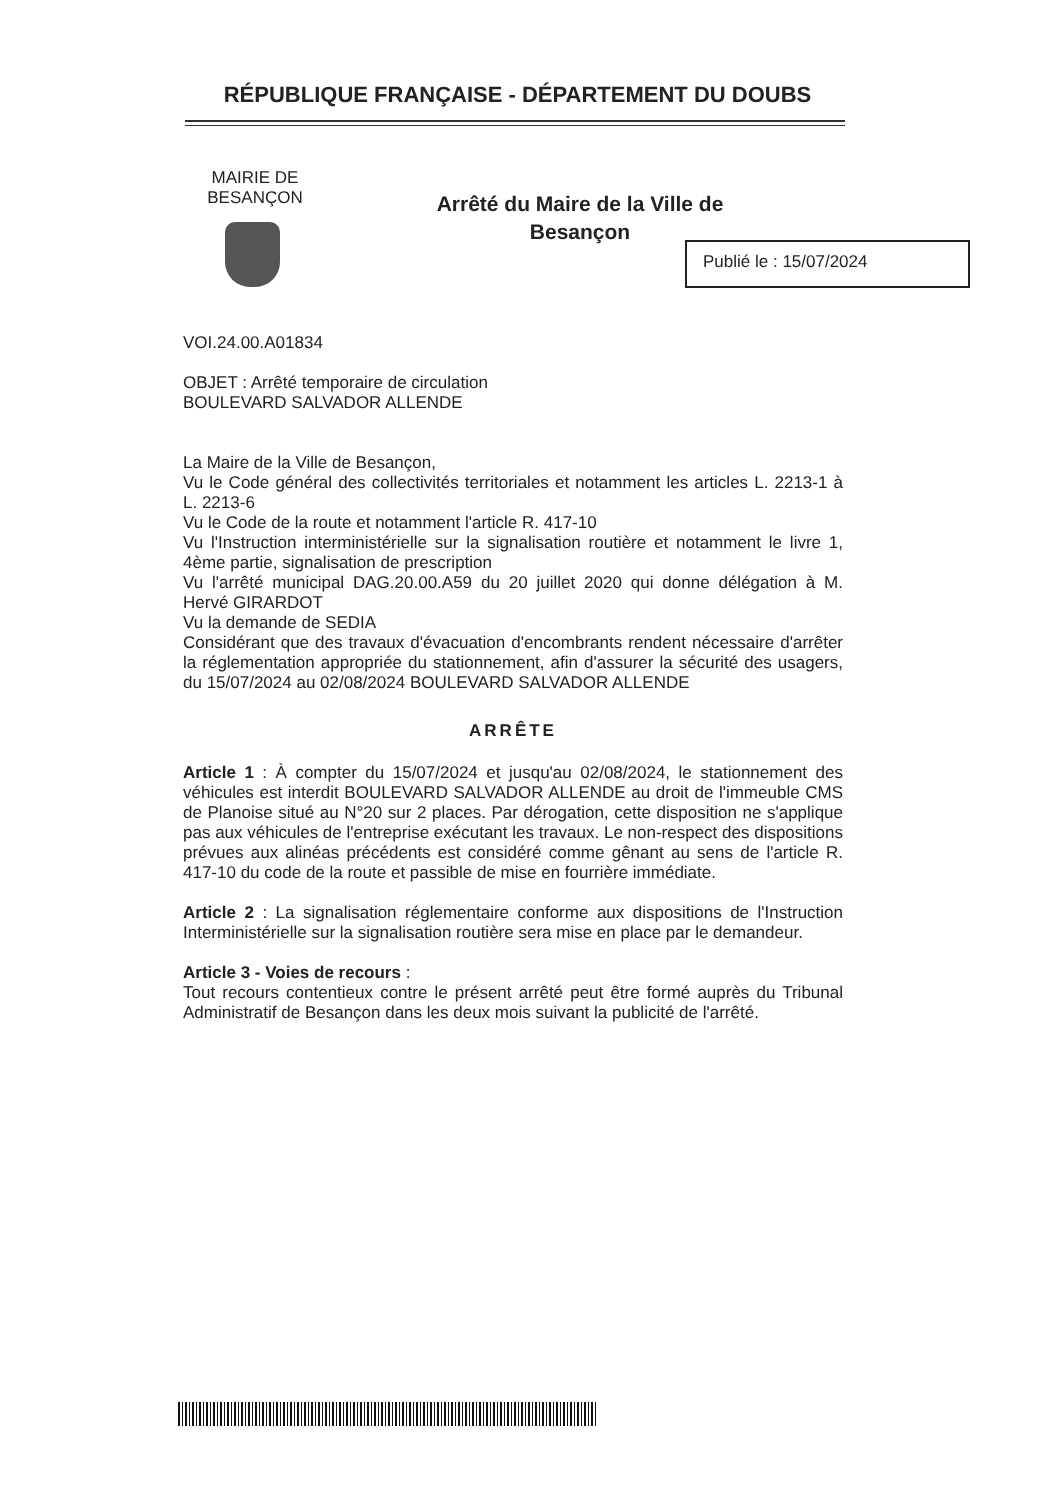RÉPUBLIQUE FRANÇAISE - DÉPARTEMENT DU DOUBS
MAIRIE DE BESANÇON
Arrêté du Maire de la Ville de Besançon
Publié le : 15/07/2024
VOI.24.00.A01834
OBJET : Arrêté temporaire de circulation
BOULEVARD SALVADOR ALLENDE
La Maire de la Ville de Besançon,
Vu le Code général des collectivités territoriales et notamment les articles L. 2213-1 à L. 2213-6
Vu le Code de la route et notamment l'article R. 417-10
Vu l'Instruction interministérielle sur la signalisation routière et notamment le livre 1, 4ème partie, signalisation de prescription
Vu l'arrêté municipal DAG.20.00.A59 du 20 juillet 2020 qui donne délégation à M. Hervé GIRARDOT
Vu la demande de SEDIA
Considérant que des travaux d'évacuation d'encombrants rendent nécessaire d'arrêter la réglementation appropriée du stationnement, afin d'assurer la sécurité des usagers, du 15/07/2024 au 02/08/2024 BOULEVARD SALVADOR ALLENDE
ARRÊTE
Article 1 : À compter du 15/07/2024 et jusqu'au 02/08/2024, le stationnement des véhicules est interdit BOULEVARD SALVADOR ALLENDE au droit de l'immeuble CMS de Planoise situé au N°20 sur 2 places. Par dérogation, cette disposition ne s'applique pas aux véhicules de l'entreprise exécutant les travaux. Le non-respect des dispositions prévues aux alinéas précédents est considéré comme gênant au sens de l'article R. 417-10 du code de la route et passible de mise en fourrière immédiate.
Article 2 : La signalisation réglementaire conforme aux dispositions de l'Instruction Interministérielle sur la signalisation routière sera mise en place par le demandeur.
Article 3 - Voies de recours :
Tout recours contentieux contre le présent arrêté peut être formé auprès du Tribunal Administratif de Besançon dans les deux mois suivant la publicité de l'arrêté.